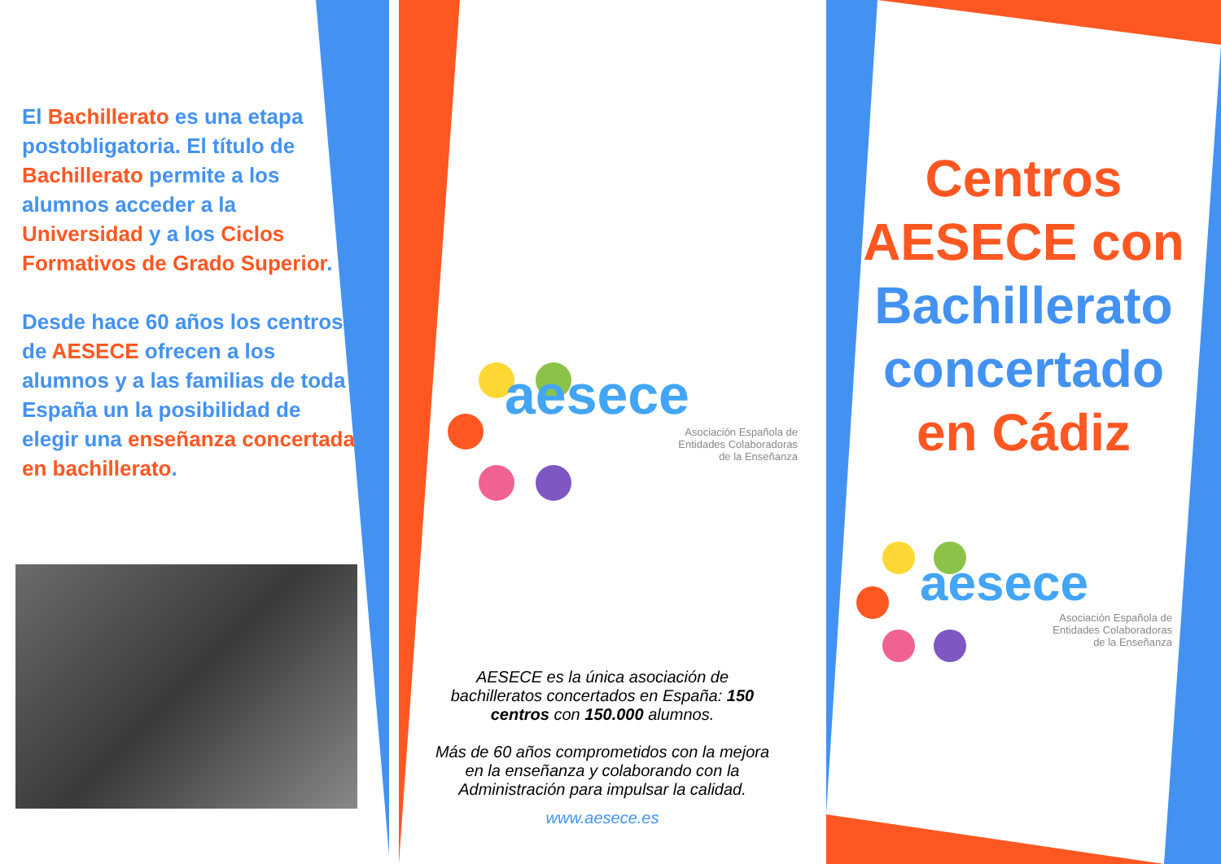El Bachillerato es una etapa postobligatoria. El título de Bachillerato permite a los alumnos acceder a la Universidad y a los Ciclos Formativos de Grado Superior.
Desde hace 60 años los centros de AESECE ofrecen a los alumnos y a las familias de toda España un la posibilidad de elegir una enseñanza concertada en bachillerato.
aesece
Asociación Española de
Entidades Colaboradoras
de la Enseñanza
AESECE es la única asociación de bachilleratos concertados en España: 150 centros con 150.000 alumnos.
Más de 60 años comprometidos con la mejora en la enseñanza y colaborando con la Administración para impulsar la calidad.
www.aesece.es
Centros
AESECE con
Bachillerato
concertado
en Cádiz
aesece
Asociación Española de
Entidades Colaboradoras
de la Enseñanza